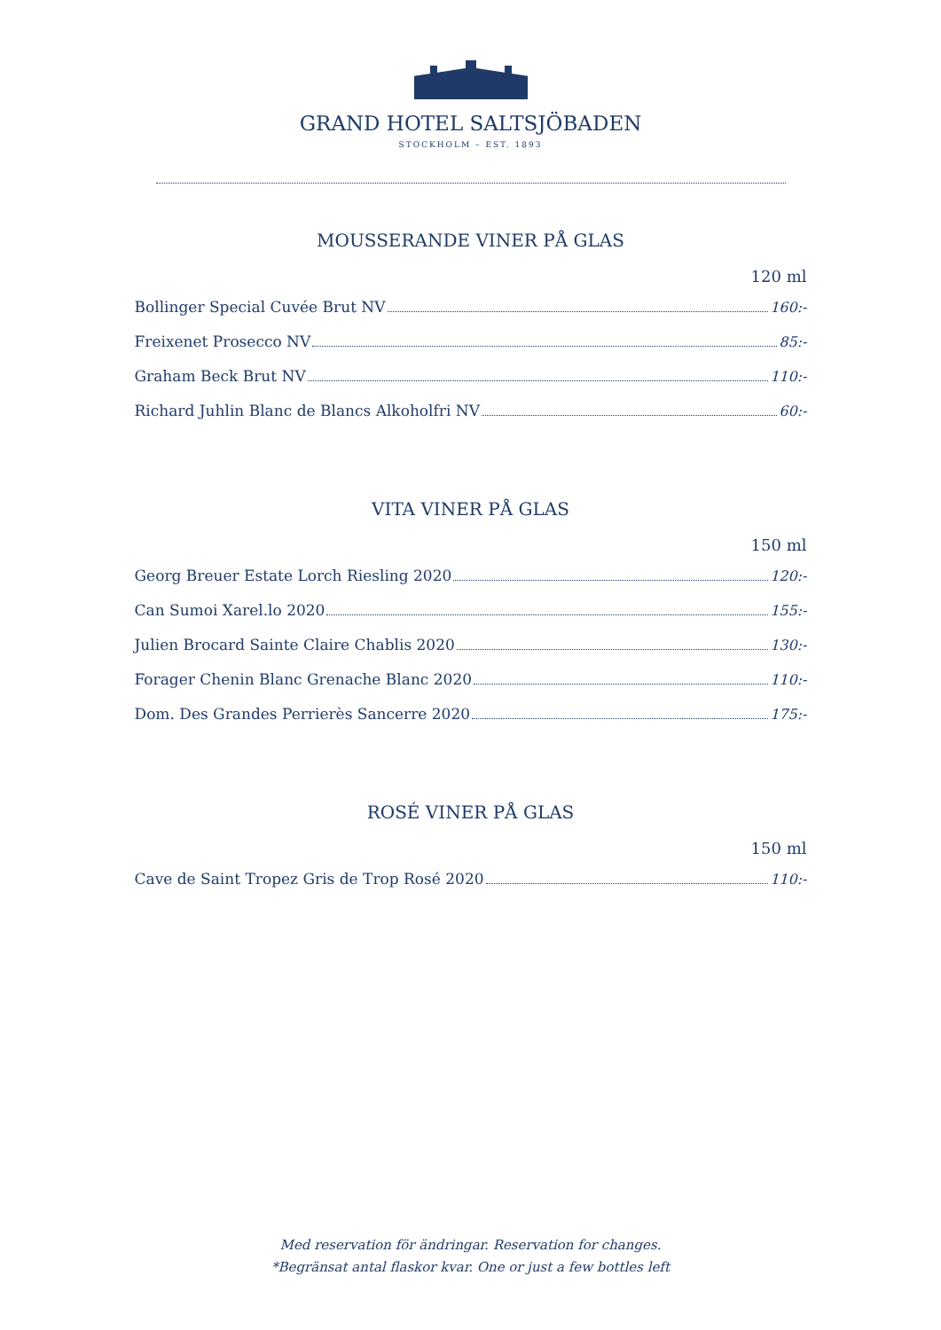GRAND HOTEL SALTSJÖBADEN
STOCKHOLM – EST. 1893
MOUSSERANDE VINER PÅ GLAS
120 ml
Bollinger Special Cuvée Brut NV 160:-
Freixenet Prosecco NV 85:-
Graham Beck Brut NV 110:-
Richard Juhlin Blanc de Blancs Alkoholfri NV 60:-
VITA VINER PÅ GLAS
150 ml
Georg Breuer Estate Lorch Riesling 2020 120:-
Can Sumoi Xarel.lo 2020 155:-
Julien Brocard Sainte Claire Chablis 2020 130:-
Forager Chenin Blanc Grenache Blanc 2020 110:-
Dom. Des Grandes Perrierès Sancerre 2020 175:-
ROSÉ VINER PÅ GLAS
150 ml
Cave de Saint Tropez Gris de Trop Rosé 2020 110:-
Med reservation för ändringar. Reservation for changes.
*Begränsat antal flaskor kvar. One or just a few bottles left